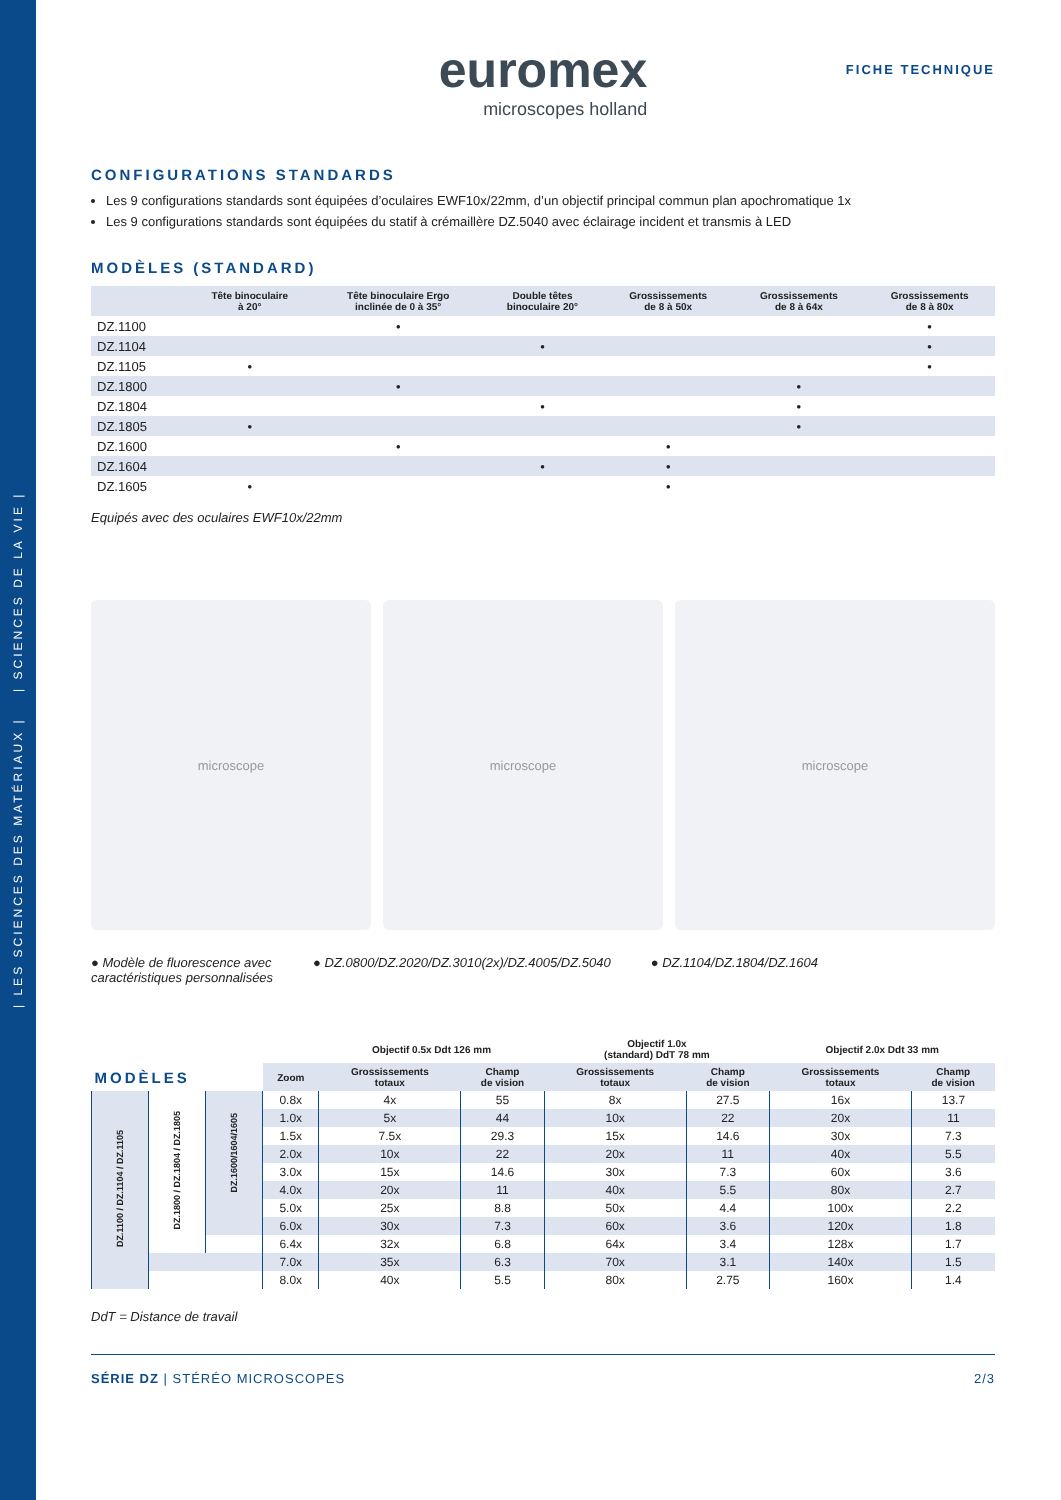| LES SCIENCES DES MATÉRIAUX | | SCIENCES DE LA VIE |
euromex
microscopes holland
FICHE TECHNIQUE
CONFIGURATIONS STANDARDS
Les 9 configurations standards sont équipées d’oculaires EWF10x/22mm, d’un objectif principal commun plan apochromatique 1x
Les 9 configurations standards sont équipées du statif à crémaillère DZ.5040 avec éclairage incident et transmis à LED
MODÈLES (STANDARD)
| | Tête binoculaire à 20° | Tête binoculaire Ergo inclinée de 0 à 35° | Double têtes binoculaire 20° | Grossissements de 8 à 50x | Grossissements de 8 à 64x | Grossissements de 8 à 80x |
| --- | --- | --- | --- | --- | --- | --- |
| DZ.1100 | | • | | | | • |
| DZ.1104 | | | • | | | • |
| DZ.1105 | • | | | | | • |
| DZ.1800 | | • | | | • | |
| DZ.1804 | | | • | | • | |
| DZ.1805 | • | | | | • | |
| DZ.1600 | | • | | • | | |
| DZ.1604 | | | • | • | | |
| DZ.1605 | • | | | • | | |
Equipés avec des oculaires EWF10x/22mm
microscope microscope microscope
● Modèle de fluorescence avec
caractéristiques personnalisées
● DZ.0800/DZ.2020/DZ.3010(2x)/DZ.4005/DZ.5040
● DZ.1104/DZ.1804/DZ.1604
| | | | | Objectif 0.5x Ddt 126 mm | | Objectif 1.0x (standard) DdT 78 mm | | Objectif 2.0x Ddt 33 mm | |
| --- | --- | --- | --- | --- | --- | --- | --- | --- | --- |
| MODÈLES | | | Zoom | Grossissements totaux | Champ de vision | Grossissements totaux | Champ de vision | Grossissements totaux | Champ de vision |
| DZ.1100 / DZ.1104 / DZ.1105 | DZ.1800 / DZ.1804 / DZ.1805 | DZ.1600/1604/1605 | 0.8x | 4x | 55 | 8x | 27.5 | 16x | 13.7 |
| | | | 1.0x | 5x | 44 | 10x | 22 | 20x | 11 |
| | | | 1.5x | 7.5x | 29.3 | 15x | 14.6 | 30x | 7.3 |
| | | | 2.0x | 10x | 22 | 20x | 11 | 40x | 5.5 |
| | | | 3.0x | 15x | 14.6 | 30x | 7.3 | 60x | 3.6 |
| | | | 4.0x | 20x | 11 | 40x | 5.5 | 80x | 2.7 |
| | | | 5.0x | 25x | 8.8 | 50x | 4.4 | 100x | 2.2 |
| | | | 6.0x | 30x | 7.3 | 60x | 3.6 | 120x | 1.8 |
| | | | 6.4x | 32x | 6.8 | 64x | 3.4 | 128x | 1.7 |
| | | | 7.0x | 35x | 6.3 | 70x | 3.1 | 140x | 1.5 |
| | | | 8.0x | 40x | 5.5 | 80x | 2.75 | 160x | 1.4 |
DdT = Distance de travail
SÉRIE DZ | STÉRÉO MICROSCOPES 2/3